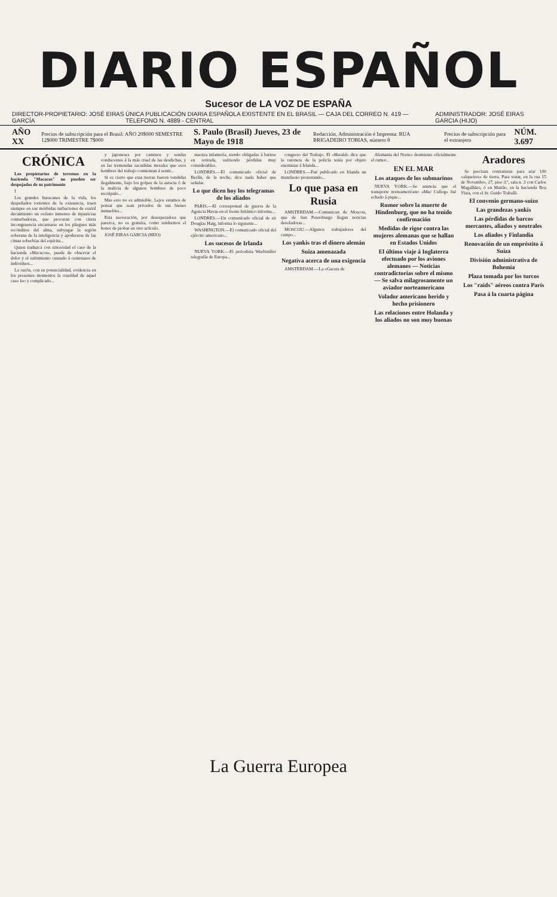DIARIO ESPAÑOL
Sucesor de LA VOZ DE ESPAÑA
DIRECTOR-PROPIETARIO: JOSÉ EIRAS GARCÍA ÚNICA PUBLICACIÓN DIARIA ESPAÑOLA EXISTENTE EN EL BRASIL — CAJA DEL CORREO N. 419 — TELEFONO N. 4889 - CENTRAL ADMINISTRADOR: JOSÉ EIRAS GARCIA (HIJO)
AÑO XX Precios de subscripción para el Brasil: AÑO 20$000 SEMESTRE 12$000 TRIMESTRE 7$000 S. Paulo (Brasil) Jueves, 23 de Mayo de 1918 Redacción, Administración é Imprenta: RUA BRIGADEIRO TOBIAS, número 8 Precios de subscripción para el extranjero NÚM. 3.697
CRÓNICA
Los propietarios de terrenos en la hacienda "Macacos" no pueden ser despojados de su patrimonio
I
Los grandes huracanes de la vida, los despeñados torrentes de la existencia, traen siempre en sus mórbidas turbaciones de estéril decaimiento un océano inmenso de injusticias conturbadoras, que procuran con cierta incongruencia encarnarse en los pliegues más recónditos del alma, subyugar la región soberana de la inteligencia y apoderarse de las cimas soberbias del espíritu...
Quien traduzca con sinceridad el caso de la hacienda «Macacos», puede de observar el dolor y el sufrimiento causado á centenares de individuos...
La razón, con su potencialidad, evidencia en los presentes momentos la crueldad de aquel caso feo y complicado...
y japoneses por caminos y sendas conducentes á la más cruel de las desdichas, y en las tremendas sacudidas morales que esos hombres del trabajo comienzan á sentir...
Si es cierto que esas tierras fueron vendidas ilegalmente, bajo los golpes de la astucia ó de la malicia de algunos hombres de poco escrúpulo...
Mas esto no es admisible. Lejos estamos de pensar que sean privados de sus bienes inmuebles...
Esta aseveración, por desesperadora que parezca, no es gratuita, como tendremos el honor de probar en otro artículo.
JOSÉ EIRAS GARCIA (HIJO)
nuestra infantería, siendo obligadas á batirse en retirada, sufriendo pérdidas muy considerables.
LONDRES.—El comunicado oficial de Berlín, de la noche, dice nada haber que señalar.
Lo que dicen hoy los telegramas de los aliados
PARIS.—El corresponsal de guerra de la Agencia Havas en el frente británico informa...
LONDRES.—Un comunicado oficial de sir Douglas Haig, informa lo siguiente...
WASHINGTON.—El comunicado oficial del ejército americano...
Los sucesos de Irlanda
NUEVA YORK.—El periodista Weebiniller telegrafía de Europa...
congreso del Trabajo. El «Herald» dice que la ratonera de la policía tenía por objeto enemistar á Irlanda...
LONDRES.—Fué publicado en Irlanda un manifiesto protestando...
Lo que pasa en Rusia
AMSTERDAM.—Comunican de Moscou, que de San Petersburgo llegan noticias desoladoras...
MOSCOU.—Algunos trabajadores del campo...
Los yankis tras el dinero alemán
Suiza amenazada
Negativa acerca de una exigencia
AMSTERDAM.—La «Gaceta de
Alemania del Norte» desmiente oficialmente el rumor...
EN EL MAR
Los ataques de los submarinos
NUEVA YORK.—Se anuncia que el transporte norteamericano «Mac Cullog» fué echado á pique...
Rumor sobre la muerte de Hindenburg, que no ha tenido confirmación
Medidas de rigor contra las mujeres alemanas que se hallan en Estados Unidos
El último viaje á Inglaterra efectuado por los aviones alemanes — Noticias contradictorias sobre el mismo — Se salva milagrosamente un aviador norteamericano
Volador americano herido y hecho prisionero
Las relaciones entre Holanda y los aliados no son muy buenas
Aradores
Se precisan contratistas para arar 100 «alqueires» de tierra. Para tratar, en la rua 15 de Novembro, 27, piso 3.º, sala n. 3 con Carlos Magalhães, ó en Mattão, en la hacienda Boa Vista, con el Sr. Guido Traballi.
El convenio germano-suizo
Las grandezas yankis
Las pérdidas de barcos mercantes, aliados y neutrales
Los aliados y Finlandia
Renovación de un empréstito á Suiza
División administrativa de Bohemia
Plaza tomada por los turcos
Los "raids" aéreos contra París
Pasa á la cuarta página
La Guerra Europea